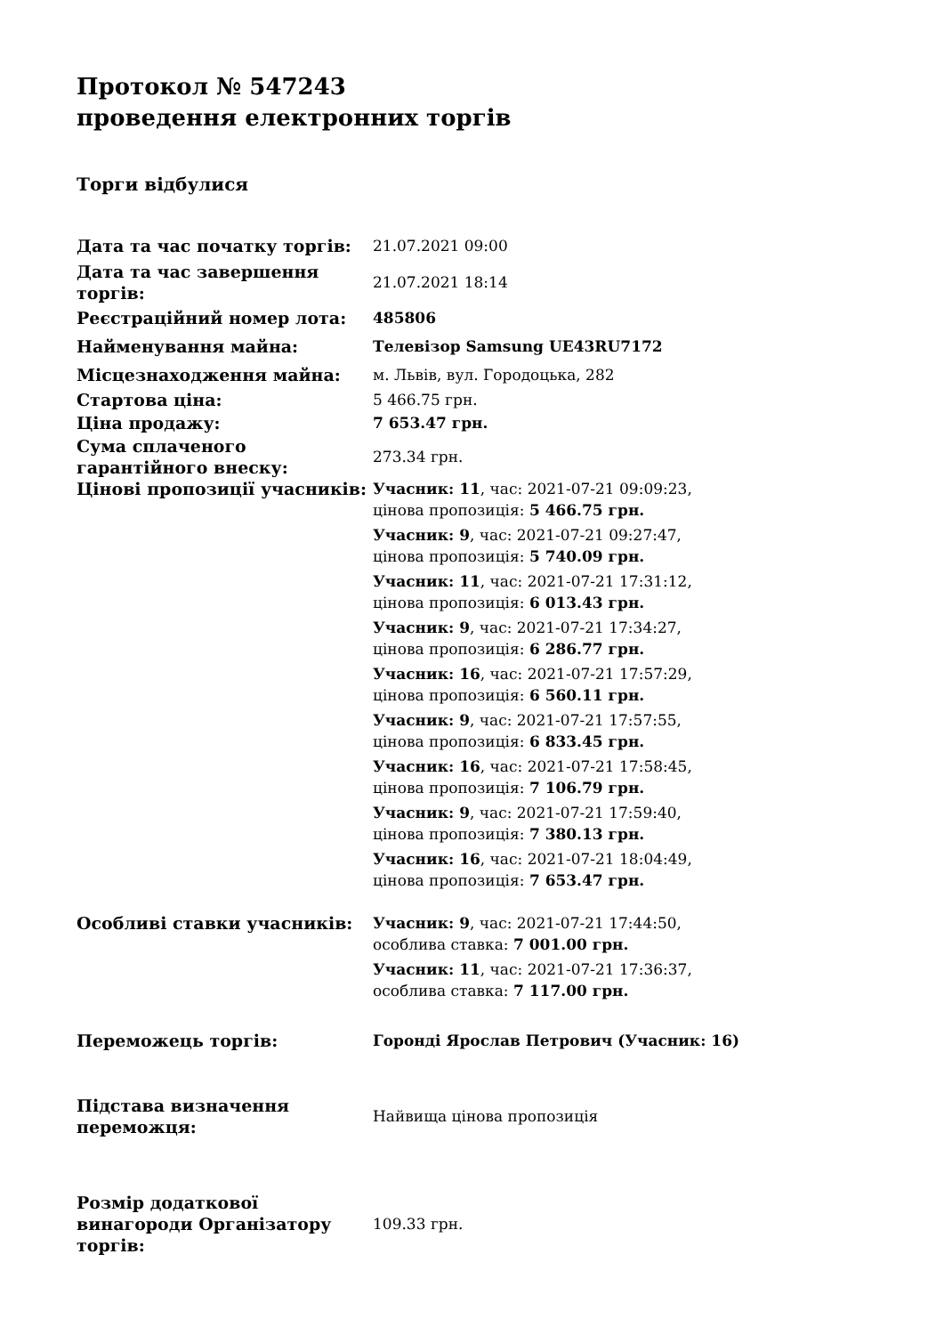Протокол № 547243
проведення електронних торгів
Торги відбулися
| Дата та час початку торгів: | 21.07.2021 09:00 |
| Дата та час завершення торгів: | 21.07.2021 18:14 |
| Реєстраційний номер лота: | 485806 |
| Найменування майна: | Телевізор Samsung UE43RU7172 |
| Місцезнаходження майна: | м. Львів, вул. Городоцька, 282 |
| Стартова ціна: | 5 466.75 грн. |
| Ціна продажу: | 7 653.47 грн. |
| Сума сплаченого гарантійного внеску: | 273.34 грн. |
| Цінові пропозиції учасників: | Учасник: 11 , час: 2021-07-21 09:09:23, цінова пропозиція: 5 466.75 грн. Учасник: 9 , час: 2021-07-21 09:27:47, цінова пропозиція: 5 740.09 грн. Учасник: 11 , час: 2021-07-21 17:31:12, цінова пропозиція: 6 013.43 грн. Учасник: 9 , час: 2021-07-21 17:34:27, цінова пропозиція: 6 286.77 грн. Учасник: 16 , час: 2021-07-21 17:57:29, цінова пропозиція: 6 560.11 грн. Учасник: 9 , час: 2021-07-21 17:57:55, цінова пропозиція: 6 833.45 грн. Учасник: 16 , час: 2021-07-21 17:58:45, цінова пропозиція: 7 106.79 грн. Учасник: 9 , час: 2021-07-21 17:59:40, цінова пропозиція: 7 380.13 грн. Учасник: 16 , час: 2021-07-21 18:04:49, цінова пропозиція: 7 653.47 грн. |
| Особливі ставки учасників: | Учасник: 9 , час: 2021-07-21 17:44:50, особлива ставка: 7 001.00 грн. Учасник: 11 , час: 2021-07-21 17:36:37, особлива ставка: 7 117.00 грн. |
| Переможець торгів: | Горонді Ярослав Петрович (Учасник: 16) |
| Підстава визначення переможця: | Найвища цінова пропозиція |
| Розмір додаткової винагороди Організатору торгів: | 109.33 грн. |